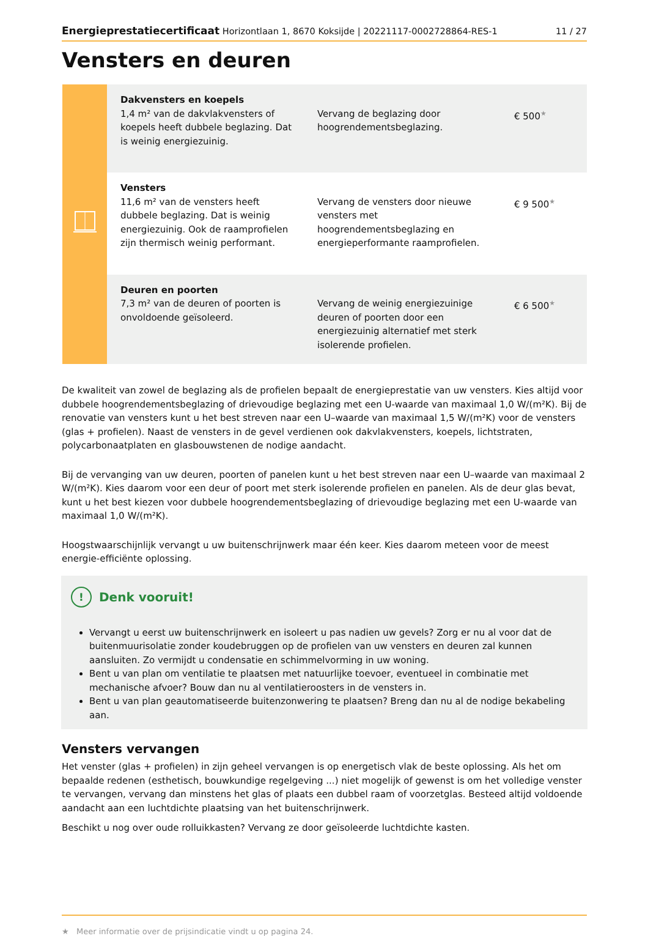Energieprestatiecertificaat Horizontlaan 1, 8670 Koksijde | 20221117-0002728864-RES-1 11 / 27
Vensters en deuren
| | Dakvensters en koepels 1,4 m² van de dakvlakvensters of koepels heeft dubbele beglazing. Dat is weinig energiezuinig. | Vervang de beglazing door hoogrendementsbeglazing. | € 500 ★ |
| | Vensters 11,6 m² van de vensters heeft dubbele beglazing. Dat is weinig energiezuinig. Ook de raamprofielen zijn thermisch weinig performant. | Vervang de vensters door nieuwe vensters met hoogrendementsbeglazing en energieperformante raamprofielen. | € 9 500 ★ |
| | Deuren en poorten 7,3 m² van de deuren of poorten is onvoldoende geïsoleerd. | Vervang de weinig energiezuinige deuren of poorten door een energiezuinig alternatief met sterk isolerende profielen. | € 6 500 ★ |
De kwaliteit van zowel de beglazing als de profielen bepaalt de energieprestatie van uw vensters. Kies altijd voor dubbele hoogrendementsbeglazing of drievoudige beglazing met een U-waarde van maximaal 1,0 W/(m²K). Bij de renovatie van vensters kunt u het best streven naar een U–waarde van maximaal 1,5 W/(m²K) voor de vensters (glas + profielen). Naast de vensters in de gevel verdienen ook dakvlakvensters, koepels, lichtstraten, polycarbonaatplaten en glasbouwstenen de nodige aandacht.
Bij de vervanging van uw deuren, poorten of panelen kunt u het best streven naar een U–waarde van maximaal 2 W/(m²K). Kies daarom voor een deur of poort met sterk isolerende profielen en panelen. Als de deur glas bevat, kunt u het best kiezen voor dubbele hoogrendementsbeglazing of drievoudige beglazing met een U-waarde van maximaal 1,0 W/(m²K).
Hoogstwaarschijnlijk vervangt u uw buitenschrijnwerk maar één keer. Kies daarom meteen voor de meest energie-efficiënte oplossing.
! Denk vooruit!
Vervangt u eerst uw buitenschrijnwerk en isoleert u pas nadien uw gevels? Zorg er nu al voor dat de buitenmuurisolatie zonder koudebruggen op de profielen van uw vensters en deuren zal kunnen aansluiten. Zo vermijdt u condensatie en schimmelvorming in uw woning.
Bent u van plan om ventilatie te plaatsen met natuurlijke toevoer, eventueel in combinatie met mechanische afvoer? Bouw dan nu al ventilatieroosters in de vensters in.
Bent u van plan geautomatiseerde buitenzonwering te plaatsen? Breng dan nu al de nodige bekabeling aan.
Vensters vervangen
Het venster (glas + profielen) in zijn geheel vervangen is op energetisch vlak de beste oplossing. Als het om bepaalde redenen (esthetisch, bouwkundige regelgeving ...) niet mogelijk of gewenst is om het volledige venster te vervangen, vervang dan minstens het glas of plaats een dubbel raam of voorzetglas. Besteed altijd voldoende aandacht aan een luchtdichte plaatsing van het buitenschrijnwerk.
Beschikt u nog over oude rolluikkasten? Vervang ze door geïsoleerde luchtdichte kasten.
★ Meer informatie over de prijsindicatie vindt u op pagina 24.